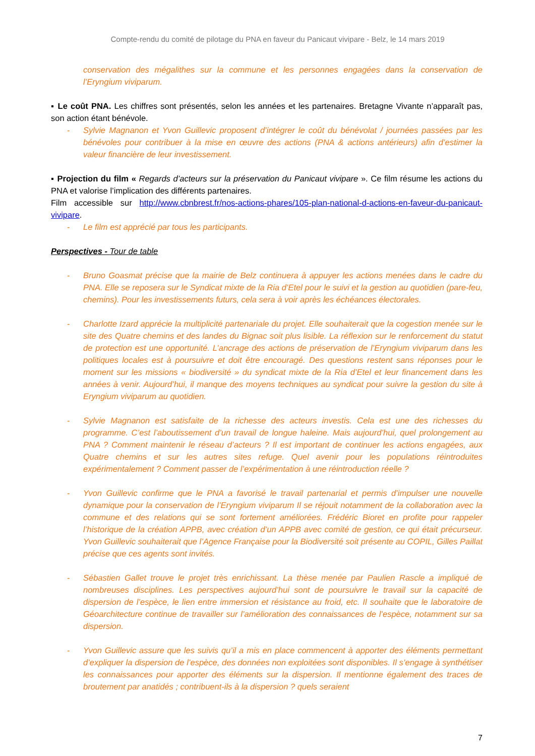Compte-rendu du comité de pilotage du PNA en faveur du Panicaut vivipare - Belz, le 14 mars 2019
conservation des mégalithes sur la commune et les personnes engagées dans la conservation de l’Eryngium viviparum.
▪ Le coût PNA. Les chiffres sont présentés, selon les années et les partenaires. Bretagne Vivante n’apparaît pas, son action étant bénévole.
- Sylvie Magnanon et Yvon Guillevic proposent d’intégrer le coût du bénévolat / journées passées par les bénévoles pour contribuer à la mise en œuvre des actions (PNA & actions antérieurs) afin d’estimer la valeur financière de leur investissement.
▪ Projection du film « Regards d’acteurs sur la préservation du Panicaut vivipare ». Ce film résume les actions du PNA et valorise l’implication des différents partenaires.
Film accessible sur http://www.cbnbrest.fr/nos-actions-phares/105-plan-national-d-actions-en-faveur-du-panicaut-vivipare.
- Le film est apprécié par tous les participants.
Perspectives - Tour de table
- Bruno Goasmat précise que la mairie de Belz continuera à appuyer les actions menées dans le cadre du PNA. Elle se reposera sur le Syndicat mixte de la Ria d’Etel pour le suivi et la gestion au quotidien (pare-feu, chemins). Pour les investissements futurs, cela sera à voir après les échéances électorales.
- Charlotte Izard apprécie la multiplicité partenariale du projet. Elle souhaiterait que la cogestion menée sur le site des Quatre chemins et des landes du Bignac soit plus lisible. La réflexion sur le renforcement du statut de protection est une opportunité. L’ancrage des actions de préservation de l’Eryngium viviparum dans les politiques locales est à poursuivre et doit être encouragé. Des questions restent sans réponses pour le moment sur les missions « biodiversité » du syndicat mixte de la Ria d’Etel et leur financement dans les années à venir. Aujourd’hui, il manque des moyens techniques au syndicat pour suivre la gestion du site à Eryngium viviparum au quotidien.
- Sylvie Magnanon est satisfaite de la richesse des acteurs investis. Cela est une des richesses du programme. C’est l’aboutissement d’un travail de longue haleine. Mais aujourd’hui, quel prolongement au PNA ? Comment maintenir le réseau d’acteurs ? Il est important de continuer les actions engagées, aux Quatre chemins et sur les autres sites refuge. Quel avenir pour les populations réintroduites expérimentalement ? Comment passer de l’expérimentation à une réintroduction réelle ?
- Yvon Guillevic confirme que le PNA a favorisé le travail partenarial et permis d’impulser une nouvelle dynamique pour la conservation de l’Eryngium viviparum Il se réjouit notamment de la collaboration avec la commune et des relations qui se sont fortement améliorées. Frédéric Bioret en profite pour rappeler l’historique de la création APPB, avec création d’un APPB avec comité de gestion, ce qui était précurseur. Yvon Guillevic souhaiterait que l’Agence Française pour la Biodiversité soit présente au COPIL, Gilles Paillat précise que ces agents sont invités.
- Sébastien Gallet trouve le projet très enrichissant. La thèse menée par Paulien Rascle a impliqué de nombreuses disciplines. Les perspectives aujourd’hui sont de poursuivre le travail sur la capacité de dispersion de l’espèce, le lien entre immersion et résistance au froid, etc. Il souhaite que le laboratoire de Géoarchitecture continue de travailler sur l’amélioration des connaissances de l’espèce, notamment sur sa dispersion.
- Yvon Guillevic assure que les suivis qu’il a mis en place commencent à apporter des éléments permettant d’expliquer la dispersion de l’espèce, des données non exploitées sont disponibles. Il s’engage à synthétiser les connaissances pour apporter des éléments sur la dispersion. Il mentionne également des traces de broutement par anatidés ; contribuent-ils à la dispersion ? quels seraient
7